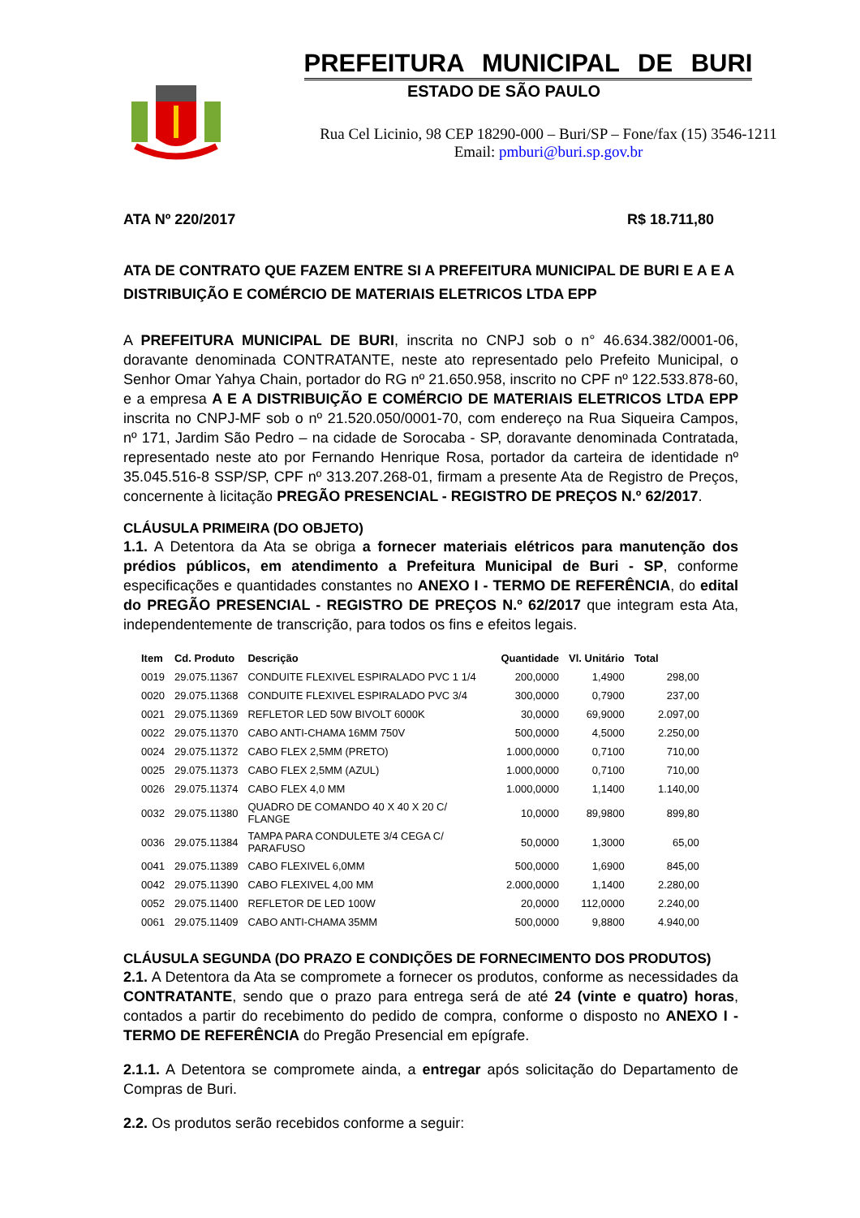PREFEITURA MUNICIPAL DE BURI
ESTADO DE SÃO PAULO
Rua Cel Licinio, 98 CEP 18290-000 – Buri/SP – Fone/fax (15) 3546-1211
Email: pmburi@buri.sp.gov.br
ATA Nº 220/2017 R$ 18.711,80
ATA DE CONTRATO QUE FAZEM ENTRE SI A PREFEITURA MUNICIPAL DE BURI E A E A DISTRIBUIÇÃO E COMÉRCIO DE MATERIAIS ELETRICOS LTDA EPP
A PREFEITURA MUNICIPAL DE BURI, inscrita no CNPJ sob o n° 46.634.382/0001-06, doravante denominada CONTRATANTE, neste ato representado pelo Prefeito Municipal, o Senhor Omar Yahya Chain, portador do RG nº 21.650.958, inscrito no CPF nº 122.533.878-60, e a empresa A E A DISTRIBUIÇÃO E COMÉRCIO DE MATERIAIS ELETRICOS LTDA EPP inscrita no CNPJ-MF sob o nº 21.520.050/0001-70, com endereço na Rua Siqueira Campos, nº 171, Jardim São Pedro – na cidade de Sorocaba - SP, doravante denominada Contratada, representado neste ato por Fernando Henrique Rosa, portador da carteira de identidade nº 35.045.516-8 SSP/SP, CPF nº 313.207.268-01, firmam a presente Ata de Registro de Preços, concernente à licitação PREGÃO PRESENCIAL - REGISTRO DE PREÇOS N.º 62/2017.
CLÁUSULA PRIMEIRA (DO OBJETO)
1.1. A Detentora da Ata se obriga a fornecer materiais elétricos para manutenção dos prédios públicos, em atendimento a Prefeitura Municipal de Buri - SP, conforme especificações e quantidades constantes no ANEXO I - TERMO DE REFERÊNCIA, do edital do PREGÃO PRESENCIAL - REGISTRO DE PREÇOS N.º 62/2017 que integram esta Ata, independentemente de transcrição, para todos os fins e efeitos legais.
| Item | Cd. Produto | Descrição | Quantidade | Vl. Unitário | Total |
| --- | --- | --- | --- | --- | --- |
| 0019 | 29.075.11367 | CONDUITE FLEXIVEL ESPIRALADO PVC 1 1/4 | 200,0000 | 1,4900 | 298,00 |
| 0020 | 29.075.11368 | CONDUITE FLEXIVEL ESPIRALADO PVC 3/4 | 300,0000 | 0,7900 | 237,00 |
| 0021 | 29.075.11369 | REFLETOR LED 50W BIVOLT 6000K | 30,0000 | 69,9000 | 2.097,00 |
| 0022 | 29.075.11370 | CABO ANTI-CHAMA 16MM 750V | 500,0000 | 4,5000 | 2.250,00 |
| 0024 | 29.075.11372 | CABO FLEX 2,5MM (PRETO) | 1.000,0000 | 0,7100 | 710,00 |
| 0025 | 29.075.11373 | CABO FLEX 2,5MM (AZUL) | 1.000,0000 | 0,7100 | 710,00 |
| 0026 | 29.075.11374 | CABO FLEX 4,0 MM | 1.000,0000 | 1,1400 | 1.140,00 |
| 0032 | 29.075.11380 | QUADRO DE COMANDO 40 X 40 X 20 C/ FLANGE | 10,0000 | 89,9800 | 899,80 |
| 0036 | 29.075.11384 | TAMPA PARA CONDULETE 3/4 CEGA C/ PARAFUSO | 50,0000 | 1,3000 | 65,00 |
| 0041 | 29.075.11389 | CABO FLEXIVEL 6,0MM | 500,0000 | 1,6900 | 845,00 |
| 0042 | 29.075.11390 | CABO FLEXIVEL 4,00 MM | 2.000,0000 | 1,1400 | 2.280,00 |
| 0052 | 29.075.11400 | REFLETOR DE LED 100W | 20,0000 | 112,0000 | 2.240,00 |
| 0061 | 29.075.11409 | CABO ANTI-CHAMA 35MM | 500,0000 | 9,8800 | 4.940,00 |
CLÁUSULA SEGUNDA (DO PRAZO E CONDIÇÕES DE FORNECIMENTO DOS PRODUTOS)
2.1. A Detentora da Ata se compromete a fornecer os produtos, conforme as necessidades da CONTRATANTE, sendo que o prazo para entrega será de até 24 (vinte e quatro) horas, contados a partir do recebimento do pedido de compra, conforme o disposto no ANEXO I - TERMO DE REFERÊNCIA do Pregão Presencial em epígrafe.
2.1.1. A Detentora se compromete ainda, a entregar após solicitação do Departamento de Compras de Buri.
2.2. Os produtos serão recebidos conforme a seguir: